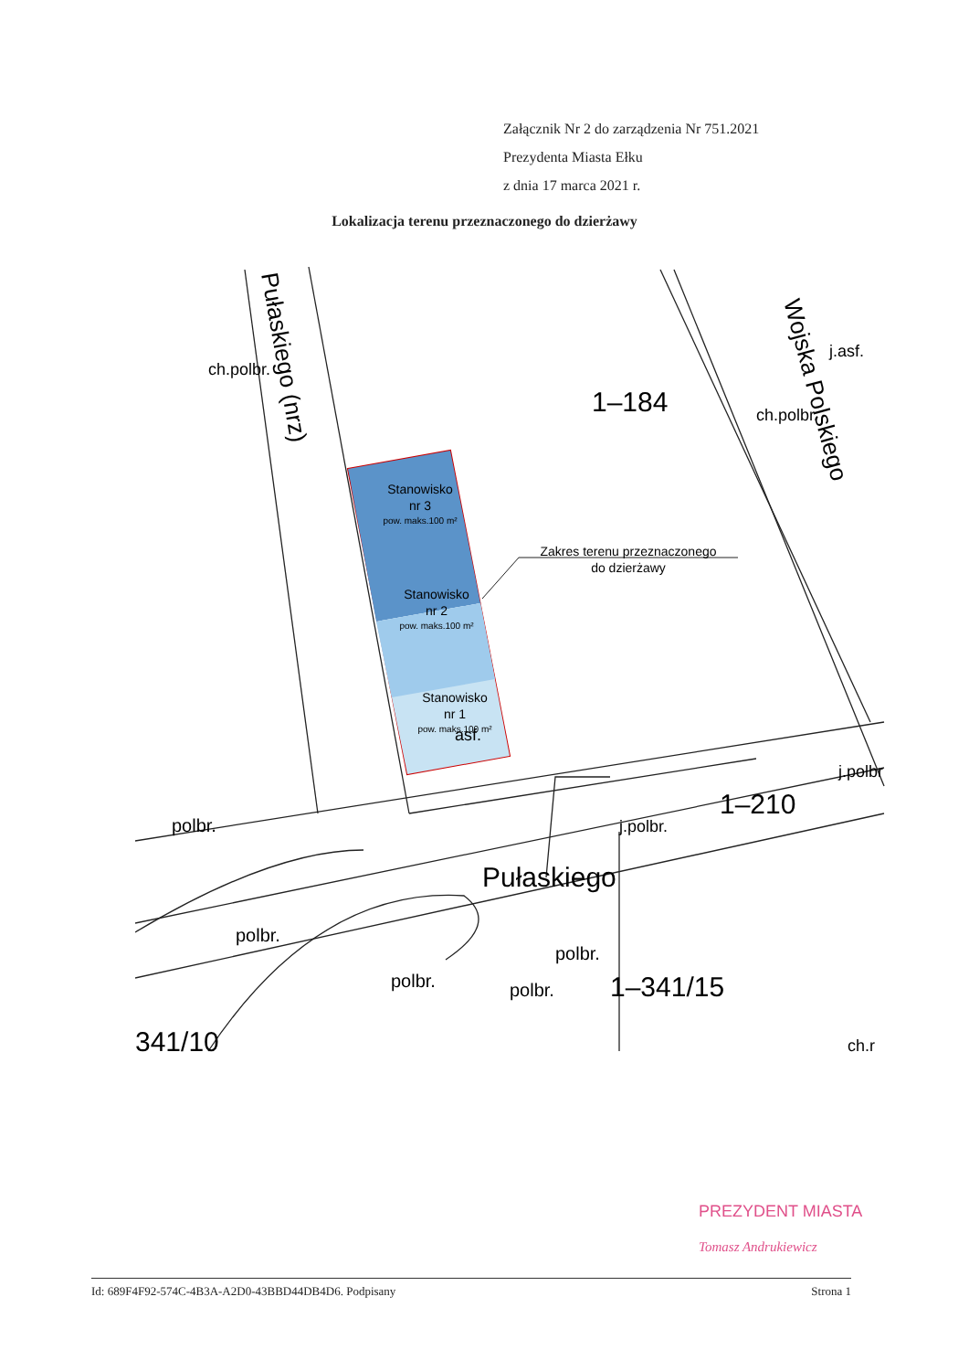Załącznik Nr 2 do zarządzenia Nr 751.2021
Prezydenta Miasta Ełku
z dnia 17 marca 2021 r.
Lokalizacja terenu przeznaczonego do dzierżawy
Stanowisko
nr 3
pow. maks.100 m²
Stanowisko
nr 2
pow. maks.100 m²
Stanowisko
nr 1
pow. maks.100 m²
Zakres terenu przeznaczonego
do dzierżawy
1–184
1–210
Pułaskiego
1–341/15
341/10
Wojska Polskiego
Pułaskiego (nrz)
polbr.
j.polbr.
j.polbr
ch.polbr.
polbr.
polbr.
polbr.
polbr.
asf.
j.asf.
ch.polbr.
ch.r
PREZYDENT MIASTA
Tomasz Andrukiewicz
Id: 689F4F92-574C-4B3A-A2D0-43BBD44DB4D6. Podpisany Strona 1